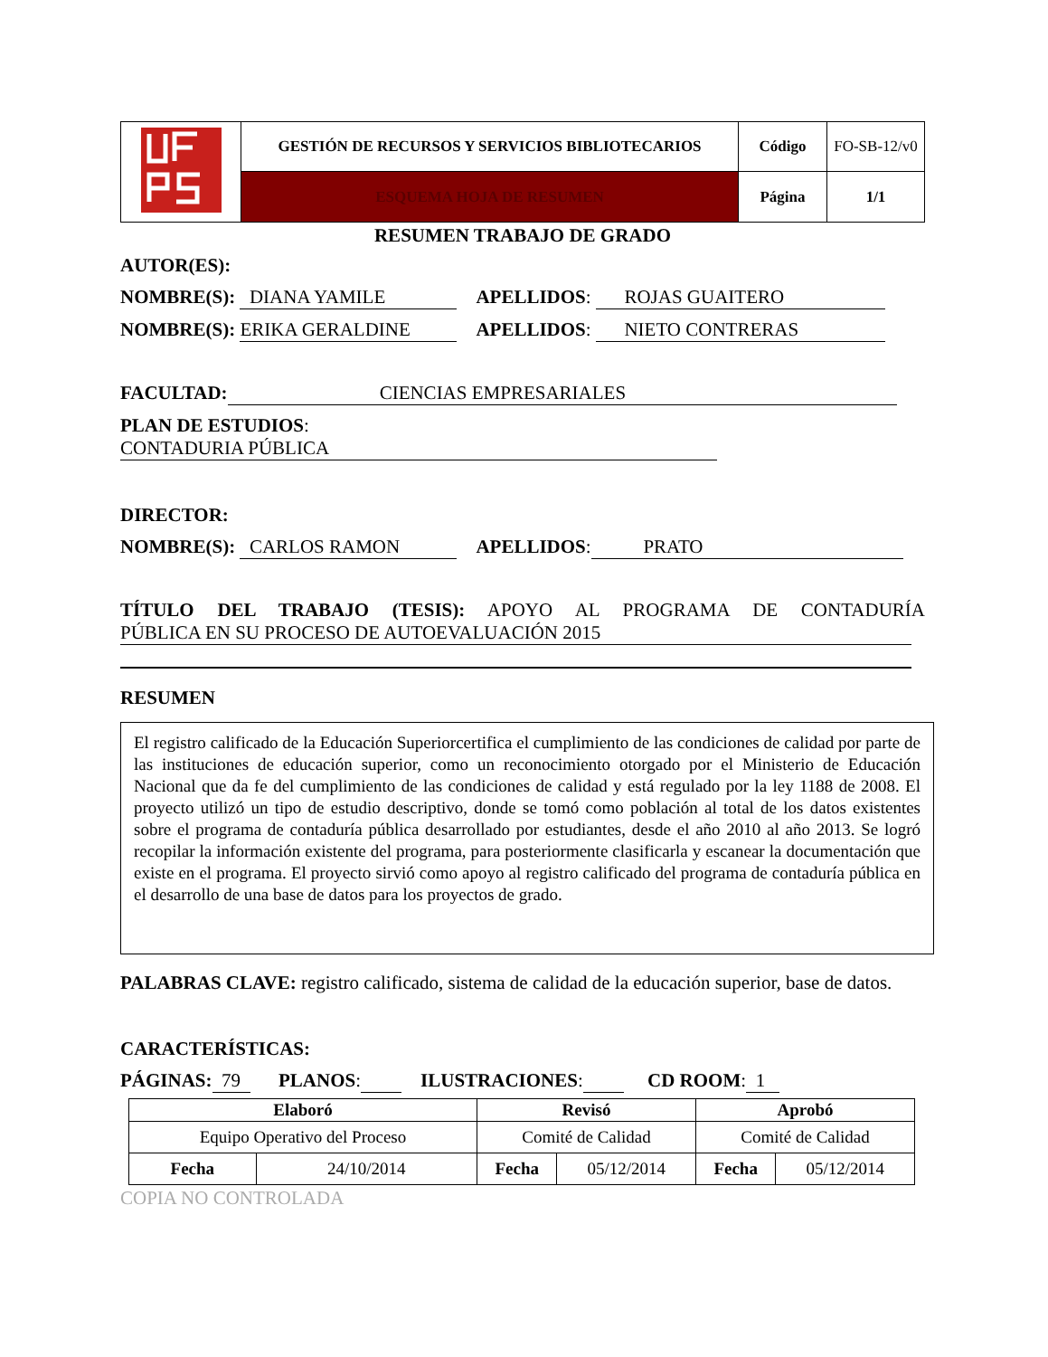| | GESTIÓN DE RECURSOS Y SERVICIOS BIBLIOTECARIOS | Código | FO-SB-12/v0 |
| | ESQUEMA HOJA DE RESUMEN | Página | 1/1 |
RESUMEN TRABAJO DE GRADO
AUTOR(ES):
NOMBRE(S): DIANA YAMILE APELLIDOS: ROJAS GUAITERO
NOMBRE(S): ERIKA GERALDINE APELLIDOS: NIETO CONTRERAS
FACULTAD: CIENCIAS EMPRESARIALES
PLAN DE ESTUDIOS: CONTADURIA PÚBLICA
DIRECTOR:
NOMBRE(S): CARLOS RAMON APELLIDOS: PRATO
TÍTULO DEL TRABAJO (TESIS): APOYO AL PROGRAMA DE CONTADURÍA
PÚBLICA EN SU PROCESO DE AUTOEVALUACIÓN 2015
RESUMEN
El registro calificado de la Educación Superiorcertifica el cumplimiento de las condiciones de calidad por parte de las instituciones de educación superior, como un reconocimiento otorgado por el Ministerio de Educación Nacional que da fe del cumplimiento de las condiciones de calidad y está regulado por la ley 1188 de 2008. El proyecto utilizó un tipo de estudio descriptivo, donde se tomó como población al total de los datos existentes sobre el programa de contaduría pública desarrollado por estudiantes, desde el año 2010 al año 2013. Se logró recopilar la información existente del programa, para posteriormente clasificarla y escanear la documentación que existe en el programa. El proyecto sirvió como apoyo al registro calificado del programa de contaduría pública en el desarrollo de una base de datos para los proyectos de grado.
PALABRAS CLAVE: registro calificado, sistema de calidad de la educación superior, base de datos.
CARACTERÍSTICAS:
PÁGINAS: 79 PLANOS: ILUSTRACIONES: CD ROOM: 1
| Elaboró | | Revisó | | Aprobó | |
| --- | --- | --- | --- | --- | --- |
| Equipo Operativo del Proceso | | Comité de Calidad | | Comité de Calidad | |
| Fecha | 24/10/2014 | Fecha | 05/12/2014 | Fecha | 05/12/2014 |
COPIA NO CONTROLADA